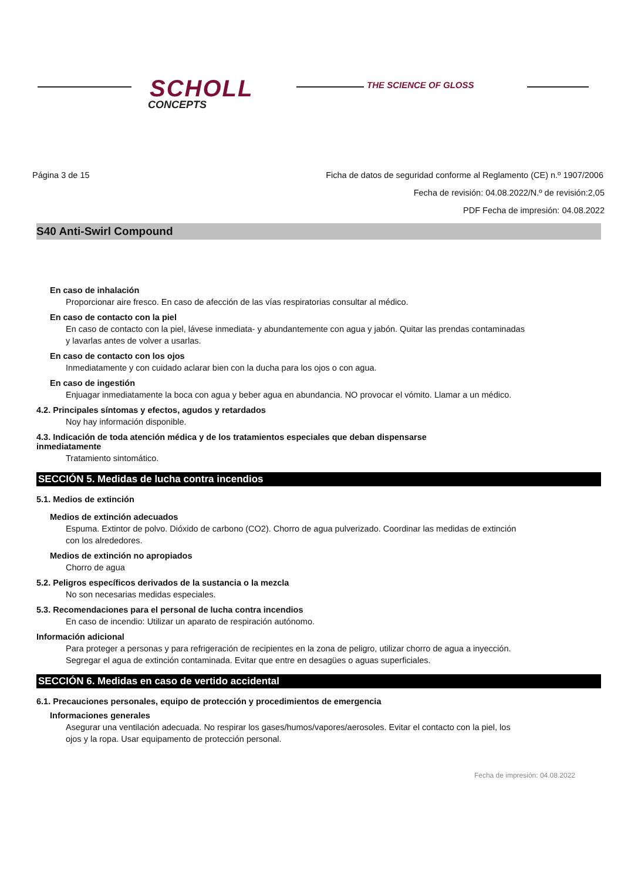SCHOLL
CONCEPTS
THE SCIENCE OF GLOSS
Página 3 de 15 Ficha de datos de seguridad conforme al Reglamento (CE) n.º 1907/2006
Fecha de revisión: 04.08.2022/N.º de revisión:2,05
PDF Fecha de impresión: 04.08.2022
S40 Anti-Swirl Compound
En caso de inhalación
Proporcionar aire fresco. En caso de afección de las vías respiratorias consultar al médico.
En caso de contacto con la piel
En caso de contacto con la piel, lávese inmediata- y abundantemente con agua y jabón. Quitar las prendas contaminadas y lavarlas antes de volver a usarlas.
En caso de contacto con los ojos
Inmediatamente y con cuidado aclarar bien con la ducha para los ojos o con agua.
En caso de ingestión
Enjuagar inmediatamente la boca con agua y beber agua en abundancia. NO provocar el vómito. Llamar a un médico.
4.2. Principales síntomas y efectos, agudos y retardados
Noy hay información disponible.
4.3. Indicación de toda atención médica y de los tratamientos especiales que deban dispensarse inmediatamente
Tratamiento sintomático.
SECCIÓN 5. Medidas de lucha contra incendios
5.1. Medios de extinción
Medios de extinción adecuados
Espuma. Extintor de polvo. Dióxido de carbono (CO2). Chorro de agua pulverizado. Coordinar las medidas de extinción con los alrededores.
Medios de extinción no apropiados
Chorro de agua
5.2. Peligros específicos derivados de la sustancia o la mezcla
No son necesarias medidas especiales.
5.3. Recomendaciones para el personal de lucha contra incendios
En caso de incendio: Utilizar un aparato de respiración autónomo.
Información adicional
Para proteger a personas y para refrigeración de recipientes en la zona de peligro, utilizar chorro de agua a inyección. Segregar el agua de extinción contaminada. Evitar que entre en desagües o aguas superficiales.
SECCIÓN 6. Medidas en caso de vertido accidental
6.1. Precauciones personales, equipo de protección y procedimientos de emergencia
Informaciones generales
Asegurar una ventilación adecuada. No respirar los gases/humos/vapores/aerosoles. Evitar el contacto con la piel, los ojos y la ropa. Usar equipamento de protección personal.
Fecha de impresión: 04.08.2022